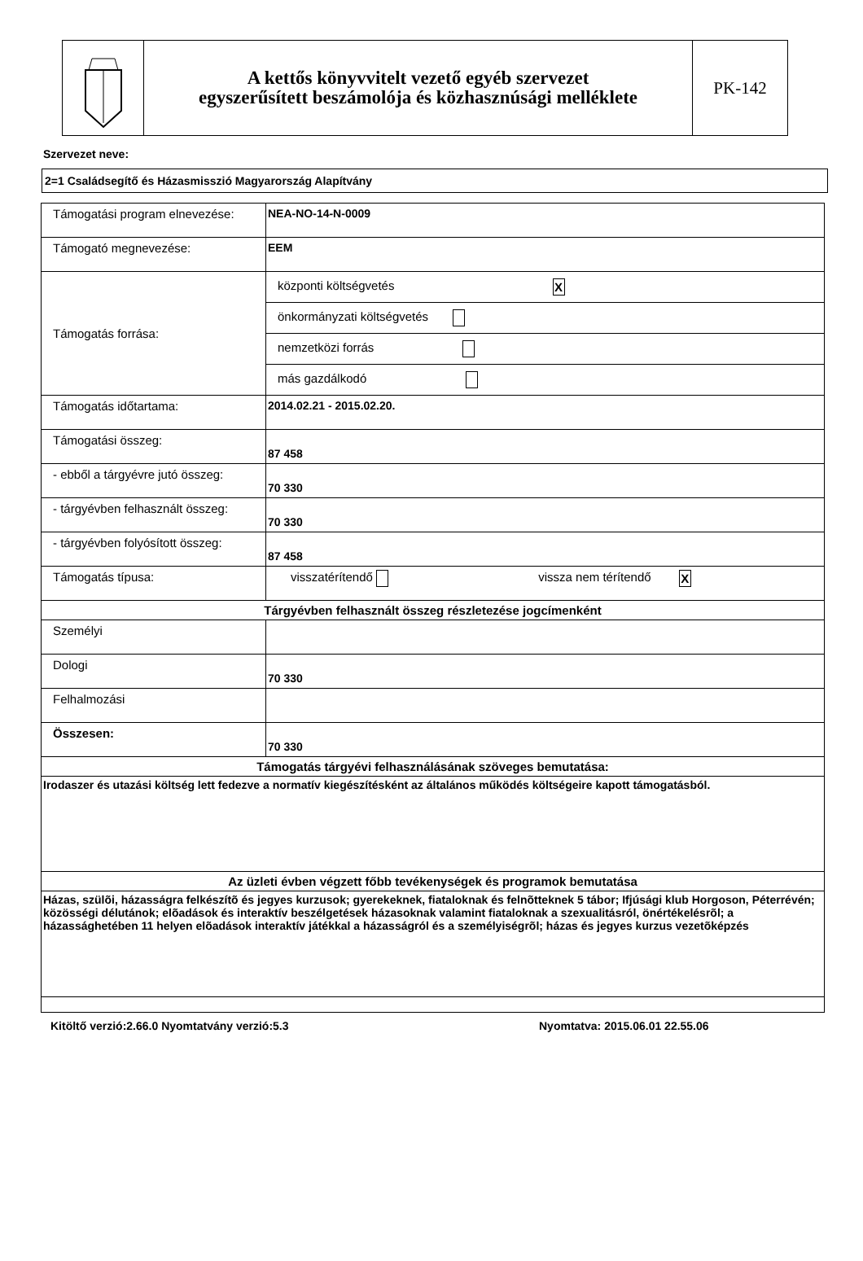A kettős könyvvitelt vezető egyéb szervezet
egyszerűsített beszámolója és közhasznúsági melléklete
PK-142
Szervezet neve:
2=1 Családsegítő és Házasmisszió Magyarország Alapítvány
| Támogatási program elnevezése: | NEA-NO-14-N-0009 |
| Támogató megnevezése: | EEM |
| Támogatás forrása: | központi költségvetés X önkormányzati költségvetés nemzetközi forrás más gazdálkodó |
| Támogatás időtartama: | 2014.02.21 - 2015.02.20. |
| Támogatási összeg: | 87 458 |
| - ebből a tárgyévre jutó összeg: | 70 330 |
| - tárgyévben felhasznált összeg: | 70 330 |
| - tárgyévben folyósított összeg: | 87 458 |
| Támogatás típusa: | visszatérítendő vissza nem térítendő X |
| Tárgyévben felhasznált összeg részletezése jogcímenként | |
| Személyi | |
| Dologi | 70 330 |
| Felhalmozási | |
| Összesen: | 70 330 |
| Támogatás tárgyévi felhasználásának szöveges bemutatása: | |
| Irodaszer és utazási költség lett fedezve a normatív kiegészítésként az általános működés költségeire kapott támogatásból. | |
| Az üzleti évben végzett főbb tevékenységek és programok bemutatása | |
| Házas, szülõi, házasságra felkészítõ és jegyes kurzusok; gyerekeknek, fiataloknak és felnõtteknek 5 tábor; Ifjúsági klub Horgoson, Péterrévén; közösségi délutánok; elõadások és interaktív beszélgetések házasoknak valamint fiataloknak a szexualitásról, önértékelésrõl; a házassághetében 11 helyen elõadások interaktív játékkal a házasságról és a személyiségrõl; házas és jegyes kurzus vezetõképzés | |
Kitöltő verzió:2.66.0 Nyomtatvány verzió:5.3 Nyomtatva: 2015.06.01 22.55.06